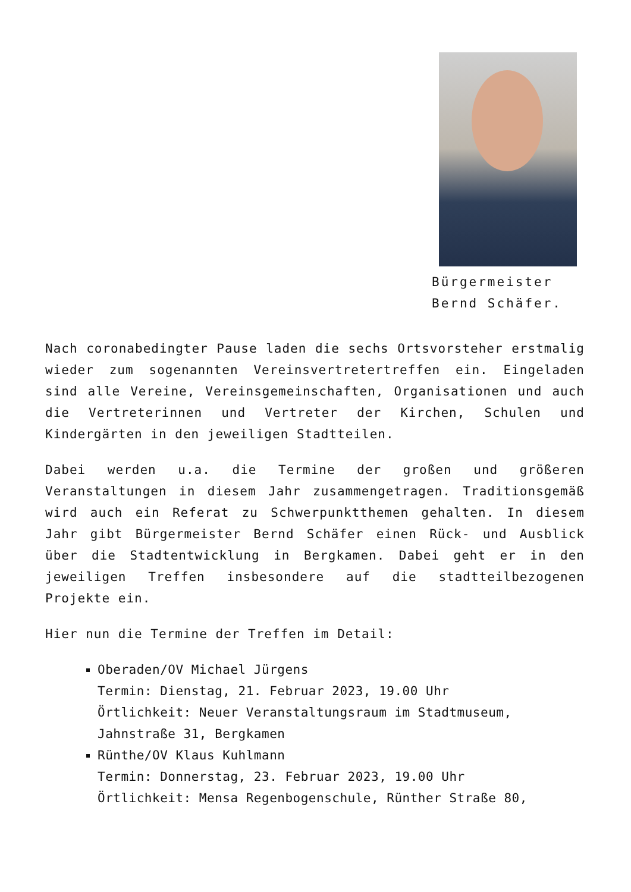Bürgermeister
Bernd Schäfer.
Nach coronabedingter Pause laden die sechs Ortsvorsteher erstmalig wieder zum sogenannten Vereinsvertretertreffen ein. Eingeladen sind alle Vereine, Vereinsgemeinschaften, Organisationen und auch die Vertreterinnen und Vertreter der Kirchen, Schulen und Kindergärten in den jeweiligen Stadtteilen.
Dabei werden u.a. die Termine der großen und größeren Veranstaltungen in diesem Jahr zusammengetragen. Traditionsgemäß wird auch ein Referat zu Schwerpunktthemen gehalten. In diesem Jahr gibt Bürgermeister Bernd Schäfer einen Rück- und Ausblick über die Stadtentwicklung in Bergkamen. Dabei geht er in den jeweiligen Treffen insbesondere auf die stadtteilbezogenen Projekte ein.
Hier nun die Termine der Treffen im Detail:
Oberaden/OV Michael Jürgens
Termin: Dienstag, 21. Februar 2023, 19.00 Uhr
Örtlichkeit: Neuer Veranstaltungsraum im Stadtmuseum, Jahnstraße 31, Bergkamen
Rünthe/OV Klaus Kuhlmann
Termin: Donnerstag, 23. Februar 2023, 19.00 Uhr
Örtlichkeit: Mensa Regenbogenschule, Rünther Straße 80,